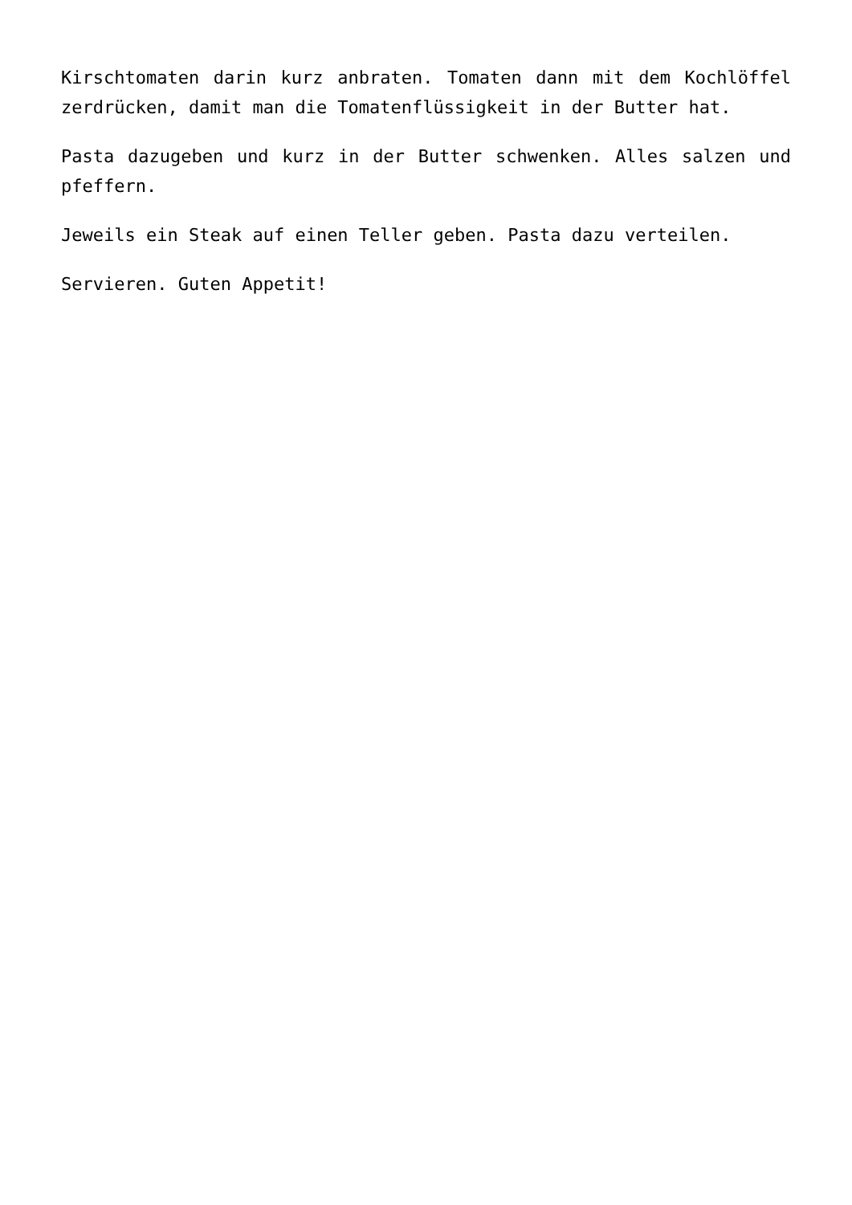Kirschtomaten darin kurz anbraten. Tomaten dann mit dem Kochlöffel zerdrücken, damit man die Tomatenflüssigkeit in der Butter hat.
Pasta dazugeben und kurz in der Butter schwenken. Alles salzen und pfeffern.
Jeweils ein Steak auf einen Teller geben. Pasta dazu verteilen.
Servieren. Guten Appetit!